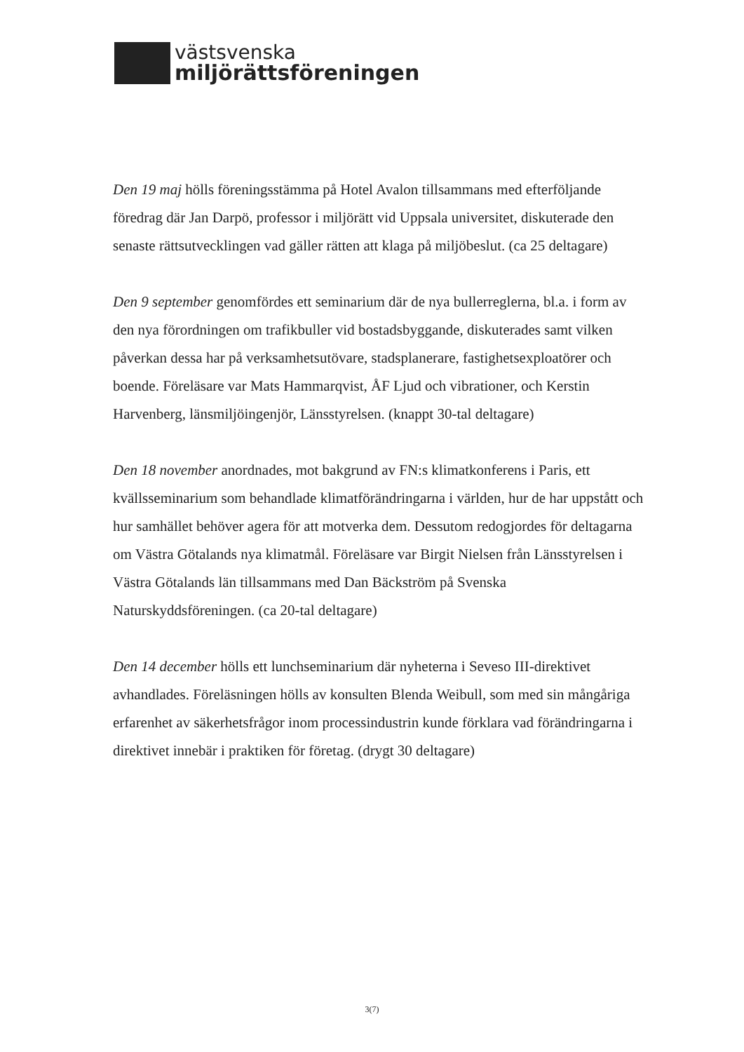västsvenska
miljörättsföreningen
Den 19 maj hölls föreningsstämma på Hotel Avalon tillsammans med efterföljande föredrag där Jan Darpö, professor i miljörätt vid Uppsala universitet, diskuterade den senaste rättsutvecklingen vad gäller rätten att klaga på miljöbeslut. (ca 25 deltagare)
Den 9 september genomfördes ett seminarium där de nya bullerreglerna, bl.a. i form av den nya förordningen om trafikbuller vid bostadsbyggande, diskuterades samt vilken påverkan dessa har på verksamhetsutövare, stadsplanerare, fastighetsexploatörer och boende. Föreläsare var Mats Hammarqvist, ÅF Ljud och vibrationer, och Kerstin Harvenberg, länsmiljöingenjör, Länsstyrelsen. (knappt 30-tal deltagare)
Den 18 november anordnades, mot bakgrund av FN:s klimatkonferens i Paris, ett kvällsseminarium som behandlade klimatförändringarna i världen, hur de har uppstått och hur samhället behöver agera för att motverka dem. Dessutom redogjordes för deltagarna om Västra Götalands nya klimatmål. Föreläsare var Birgit Nielsen från Länsstyrelsen i Västra Götalands län tillsammans med Dan Bäckström på Svenska Naturskyddsföreningen. (ca 20-tal deltagare)
Den 14 december hölls ett lunchseminarium där nyheterna i Seveso III-direktivet avhandlades. Föreläsningen hölls av konsulten Blenda Weibull, som med sin mångåriga erfarenhet av säkerhetsfrågor inom processindustrin kunde förklara vad förändringarna i direktivet innebär i praktiken för företag. (drygt 30 deltagare)
3(7)